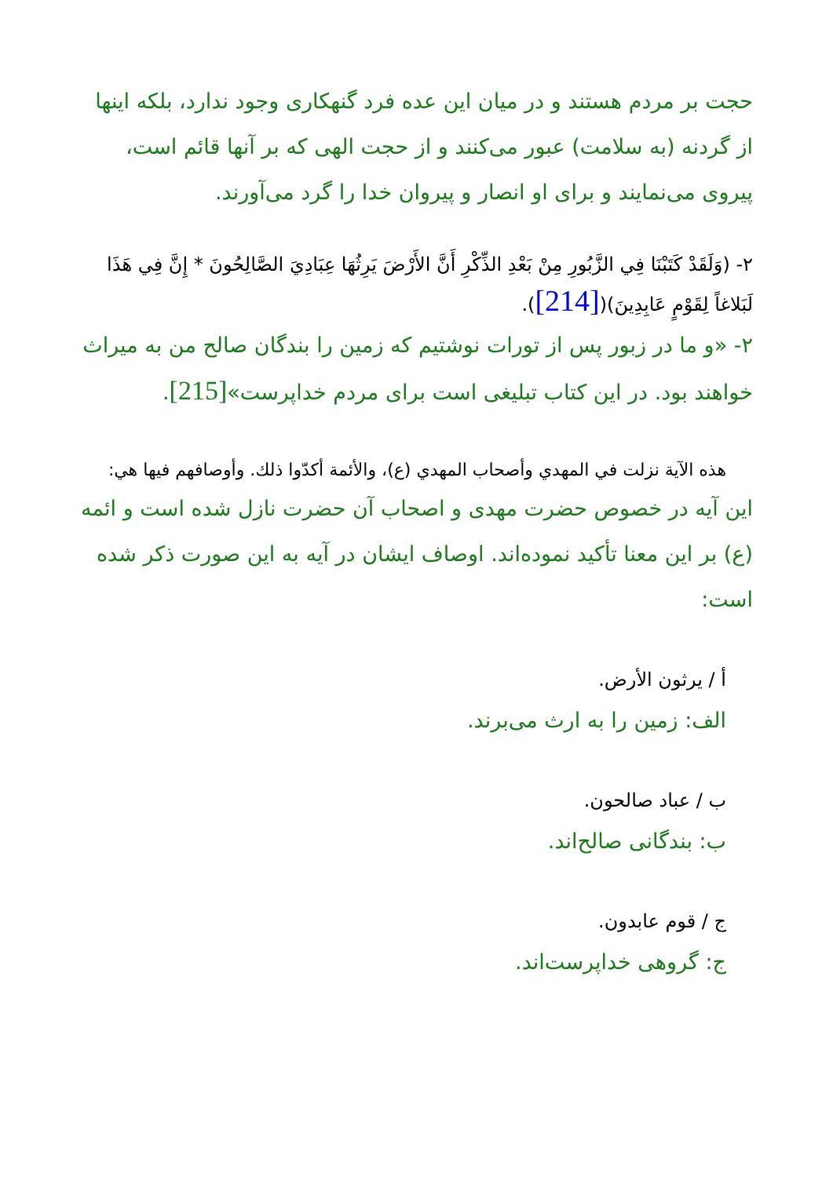حجت بر مردم هستند و در میان این عده فرد گنهکاری وجود ندارد، بلکه اینها از گردنه (به سلامت) عبور می‌کنند و از حجت الهی که بر آنها قائم است، پیروی می‌نمایند و برای او انصار و پیروان خدا را گرد می‌آورند.
۲- (وَلَقَدْ كَتَبْنَا فِي الزَّبُورِ مِنْ بَعْدِ الذِّكْرِ أَنَّ الأَرْضَ يَرِثُهَا عِبَادِيَ الصَّالِحُونَ * إِنَّ فِي هَذَا لَبَلاغاً لِقَوْمٍ عَابِدِينَ)([214]).
۲- «و ما در زبور پس از تورات نوشتیم که زمین را بندگان صالح من به میراث خواهند بود. در این کتاب تبلیغی است برای مردم خداپرست»[215].
هذه الآية نزلت في المهدي وأصحاب المهدي (ع)، والأئمة أكدّوا ذلك. وأوصافهم فيها هي:
این آیه در خصوص حضرت مهدی و اصحاب آن حضرت نازل شده است و ائمه (ع) بر این معنا تأکید نموده‌اند. اوصاف ایشان در آیه به این صورت ذکر شده است:
أ / يرثون الأرض.
الف: زمین را به ارث می‌برند.
ب / عباد صالحون.
ب: بندگانی صالح‌اند.
ج / قوم عابدون.
ج: گروهی خداپرست‌اند.